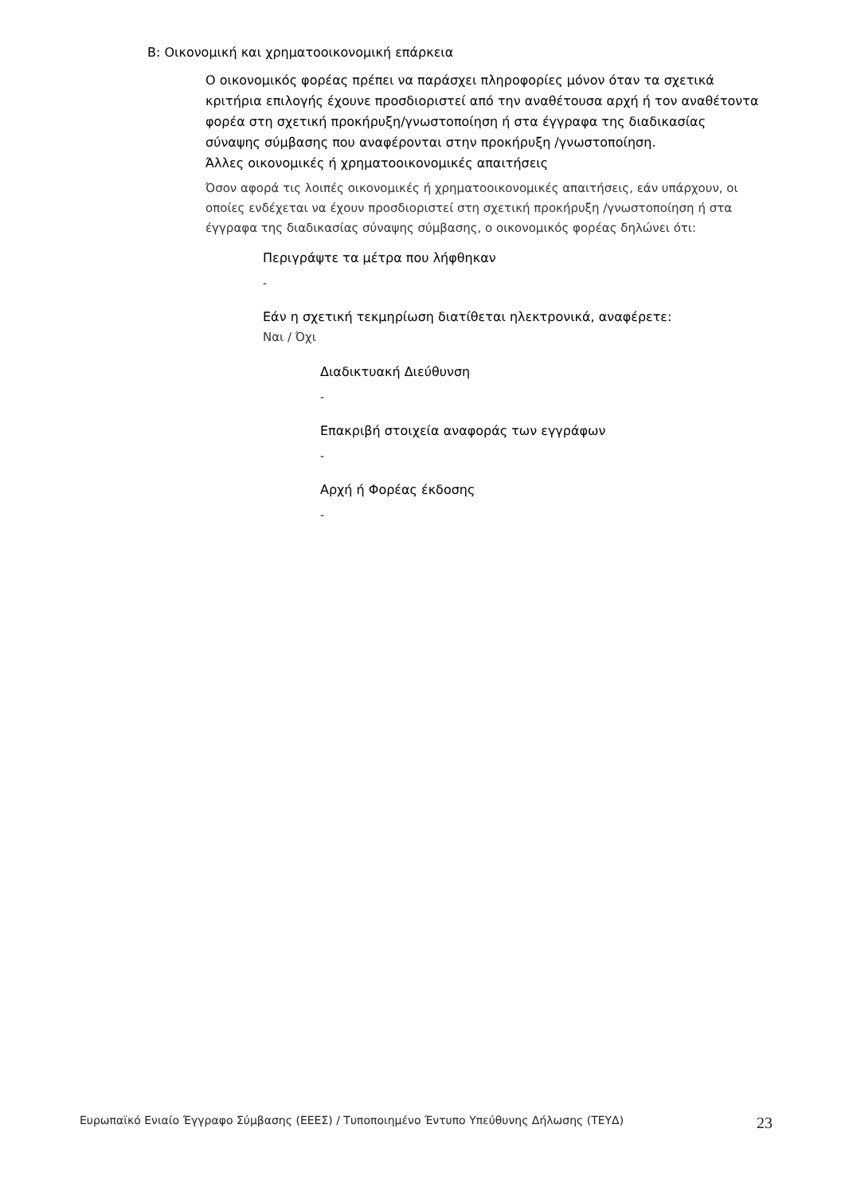B: Οικονομική και χρηματοοικονομική επάρκεια
Ο οικονομικός φορέας πρέπει να παράσχει πληροφορίες μόνον όταν τα σχετικά κριτήρια επιλογής έχουνε προσδιοριστεί από την αναθέτουσα αρχή ή τον αναθέτοντα φορέα στη σχετική προκήρυξη/γνωστοποίηση ή στα έγγραφα της διαδικασίας σύναψης σύμβασης που αναφέρονται στην προκήρυξη /γνωστοποίηση.
Άλλες οικονομικές ή χρηματοοικονομικές απαιτήσεις
Όσον αφορά τις λοιπές οικονομικές ή χρηματοοικονομικές απαιτήσεις, εάν υπάρχουν, οι οποίες ενδέχεται να έχουν προσδιοριστεί στη σχετική προκήρυξη /γνωστοποίηση ή στα έγγραφα της διαδικασίας σύναψης σύμβασης, ο οικονομικός φορέας δηλώνει ότι:
Περιγράψτε τα μέτρα που λήφθηκαν
-
Εάν η σχετική τεκμηρίωση διατίθεται ηλεκτρονικά, αναφέρετε:
Ναι / Όχι
Διαδικτυακή Διεύθυνση
-
Επακριβή στοιχεία αναφοράς των εγγράφων
-
Αρχή ή Φορέας έκδοσης
-
Ευρωπαϊκό Ενιαίο Έγγραφο Σύμβασης (ΕΕΕΣ) / Τυποποιημένο Έντυπο Υπεύθυνης Δήλωσης (ΤΕΥΔ) 23